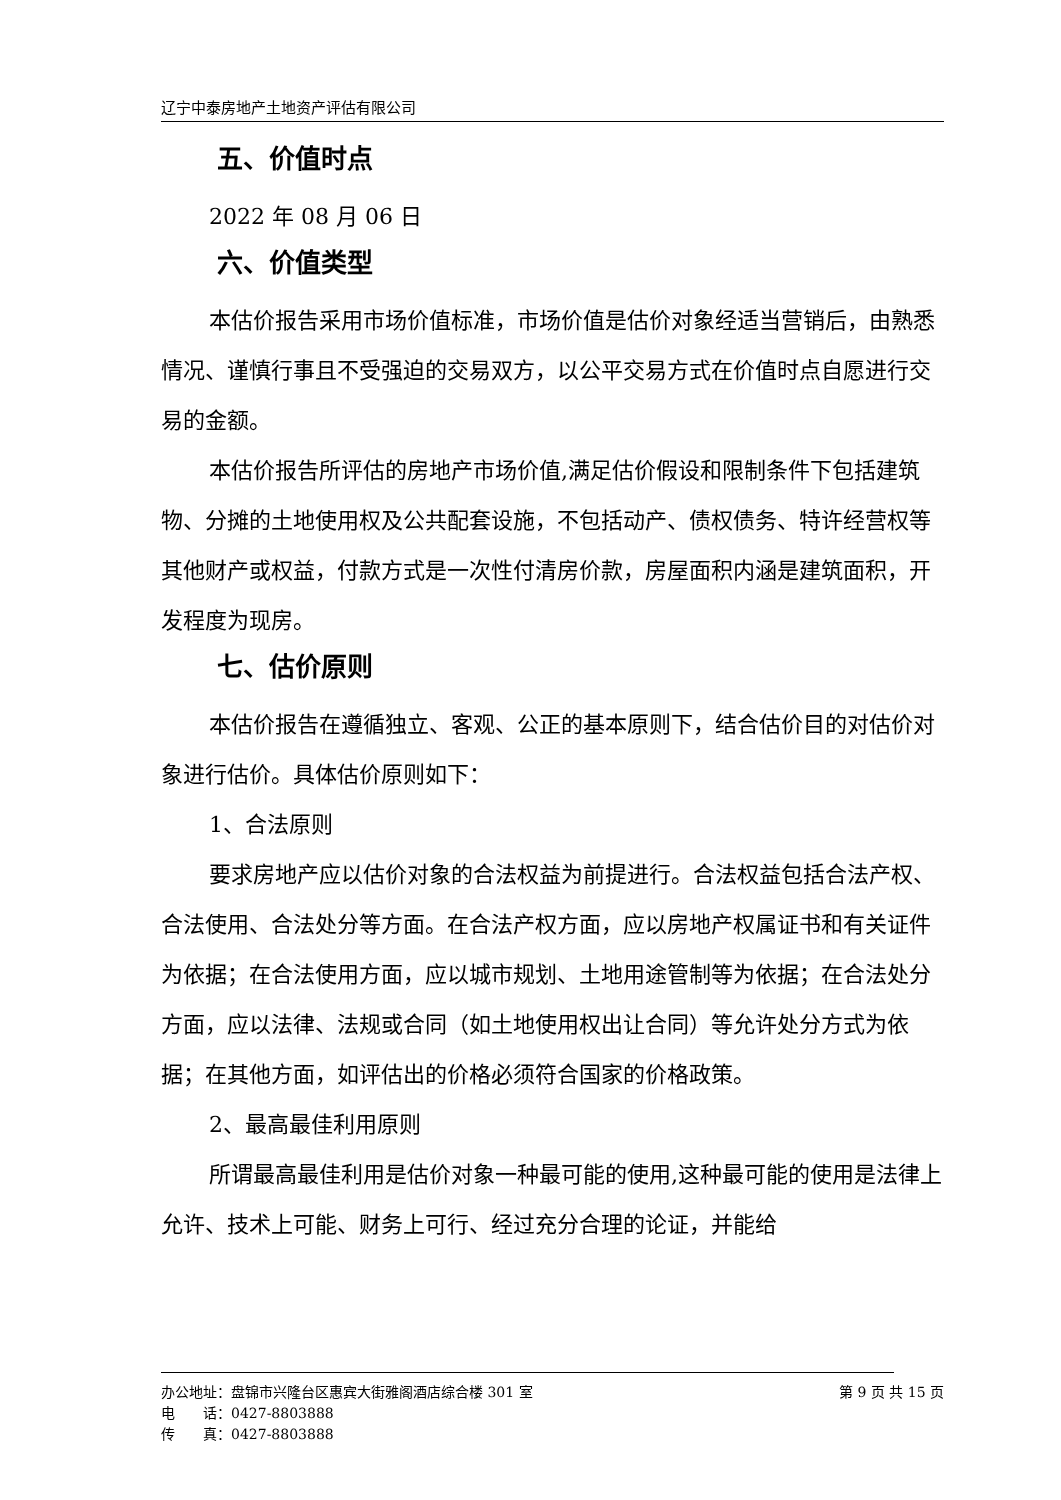辽宁中泰房地产土地资产评估有限公司
五、价值时点
2022 年 08 月 06 日
六、价值类型
本估价报告采用市场价值标准，市场价值是估价对象经适当营销后，由熟悉情况、谨慎行事且不受强迫的交易双方，以公平交易方式在价值时点自愿进行交易的金额。
本估价报告所评估的房地产市场价值,满足估价假设和限制条件下包括建筑物、分摊的土地使用权及公共配套设施，不包括动产、债权债务、特许经营权等其他财产或权益，付款方式是一次性付清房价款，房屋面积内涵是建筑面积，开发程度为现房。
七、估价原则
本估价报告在遵循独立、客观、公正的基本原则下，结合估价目的对估价对象进行估价。具体估价原则如下：
1、合法原则
要求房地产应以估价对象的合法权益为前提进行。合法权益包括合法产权、合法使用、合法处分等方面。在合法产权方面，应以房地产权属证书和有关证件为依据；在合法使用方面，应以城市规划、土地用途管制等为依据；在合法处分方面，应以法律、法规或合同（如土地使用权出让合同）等允许处分方式为依据；在其他方面，如评估出的价格必须符合国家的价格政策。
2、最高最佳利用原则
所谓最高最佳利用是估价对象一种最可能的使用,这种最可能的使用是法律上允许、技术上可能、财务上可行、经过充分合理的论证，并能给
办公地址：盘锦市兴隆台区惠宾大街雅阁酒店综合楼 301 室 第 9 页 共 15 页
电　　话：0427-8803888
传　　真：0427-8803888